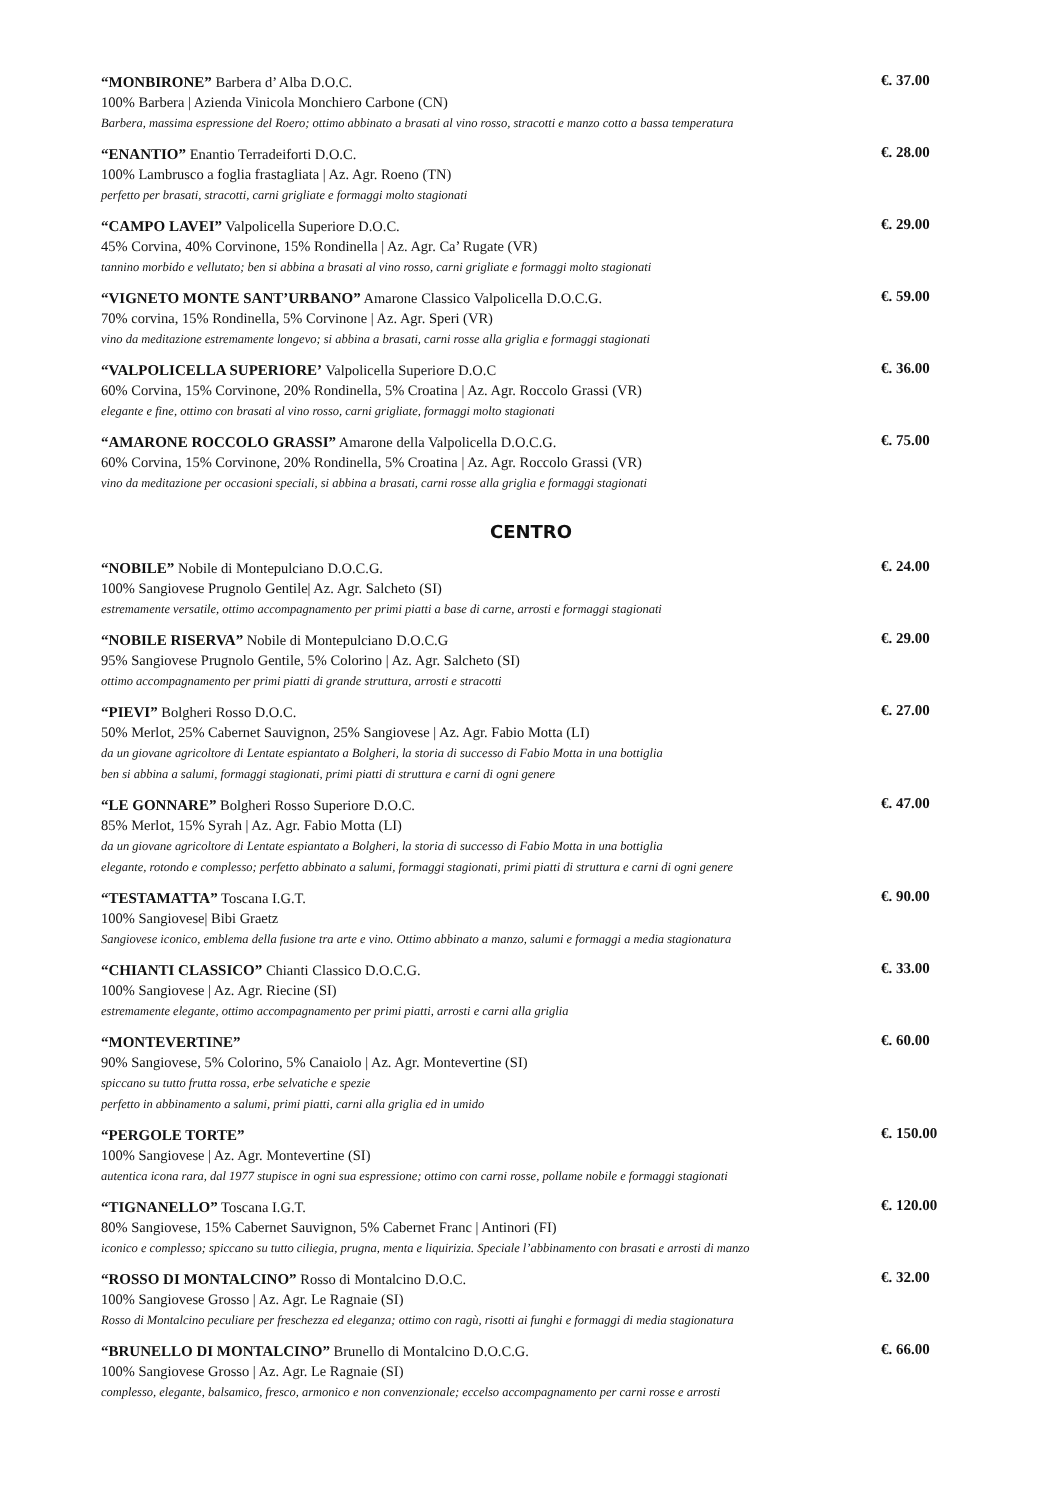“MONBIRONE” Barbera d’ Alba D.O.C.
100% Barbera | Azienda Vinicola Monchiero Carbone (CN)
Barbera, massima espressione del Roero; ottimo abbinato a brasati al vino rosso, stracotti e manzo cotto a bassa temperatura
€. 37.00
“ENANTIO” Enantio Terradeiforti D.O.C.
100% Lambrusco a foglia frastagliata | Az. Agr. Roeno (TN)
perfetto per brasati, stracotti, carni grigliate e formaggi molto stagionati
€. 28.00
“CAMPO LAVEI” Valpolicella Superiore D.O.C.
45% Corvina, 40% Corvinone, 15% Rondinella | Az. Agr. Ca’ Rugate (VR)
tannino morbido e vellutato; ben si abbina a brasati al vino rosso, carni grigliate e formaggi molto stagionati
€. 29.00
“VIGNETO MONTE SANT’URBANO” Amarone Classico Valpolicella D.O.C.G.
70% corvina, 15% Rondinella, 5% Corvinone | Az. Agr. Speri (VR)
vino da meditazione estremamente longevo; si abbina a brasati, carni rosse alla griglia e formaggi stagionati
€. 59.00
“VALPOLICELLA SUPERIORE’ Valpolicella Superiore D.O.C
60% Corvina, 15% Corvinone, 20% Rondinella, 5% Croatina | Az. Agr. Roccolo Grassi (VR)
elegante e fine, ottimo con brasati al vino rosso, carni grigliate, formaggi molto stagionati
€. 36.00
“AMARONE ROCCOLO GRASSI” Amarone della Valpolicella D.O.C.G.
60% Corvina, 15% Corvinone, 20% Rondinella, 5% Croatina | Az. Agr. Roccolo Grassi (VR)
vino da meditazione per occasioni speciali, si abbina a brasati, carni rosse alla griglia e formaggi stagionati
€. 75.00
CENTRO
“NOBILE” Nobile di Montepulciano D.O.C.G.
100% Sangiovese Prugnolo Gentile| Az. Agr. Salcheto (SI)
estremamente versatile, ottimo accompagnamento per primi piatti a base di carne, arrosti e formaggi stagionati
€. 24.00
“NOBILE RISERVA” Nobile di Montepulciano D.O.C.G
95% Sangiovese Prugnolo Gentile, 5% Colorino | Az. Agr. Salcheto (SI)
ottimo accompagnamento per primi piatti di grande struttura, arrosti e stracotti
€. 29.00
“PIEVI” Bolgheri Rosso D.O.C.
50% Merlot, 25% Cabernet Sauvignon, 25% Sangiovese | Az. Agr. Fabio Motta (LI)
da un giovane agricoltore di Lentate espiantato a Bolgheri, la storia di successo di Fabio Motta in una bottiglia
ben si abbina a salumi, formaggi stagionati, primi piatti di struttura e carni di ogni genere
€. 27.00
“LE GONNARE” Bolgheri Rosso Superiore D.O.C.
85% Merlot, 15% Syrah | Az. Agr. Fabio Motta (LI)
da un giovane agricoltore di Lentate espiantato a Bolgheri, la storia di successo di Fabio Motta in una bottiglia
elegante, rotondo e complesso; perfetto abbinato a salumi, formaggi stagionati, primi piatti di struttura e carni di ogni genere
€. 47.00
“TESTAMATTA” Toscana I.G.T.
100% Sangiovese| Bibi Graetz
Sangiovese iconico, emblema della fusione tra arte e vino. Ottimo abbinato a manzo, salumi e formaggi a media stagionatura
€. 90.00
“CHIANTI CLASSICO” Chianti Classico D.O.C.G.
100% Sangiovese | Az. Agr. Riecine (SI)
estremamente elegante, ottimo accompagnamento per primi piatti, arrosti e carni alla griglia
€. 33.00
“MONTEVERTINE”
90% Sangiovese, 5% Colorino, 5% Canaiolo | Az. Agr. Montevertine (SI)
spiccano su tutto frutta rossa, erbe selvatiche e spezie
perfetto in abbinamento a salumi, primi piatti, carni alla griglia ed in umido
€. 60.00
“PERGOLE TORTE”
100% Sangiovese | Az. Agr. Montevertine (SI)
autentica icona rara, dal 1977 stupisce in ogni sua espressione; ottimo con carni rosse, pollame nobile e formaggi stagionati
€. 150.00
“TIGNANELLO” Toscana I.G.T.
80% Sangiovese, 15% Cabernet Sauvignon, 5% Cabernet Franc | Antinori (FI)
iconico e complesso; spiccano su tutto ciliegia, prugna, menta e liquirizia. Speciale l’abbinamento con brasati e arrosti di manzo
€. 120.00
“ROSSO DI MONTALCINO” Rosso di Montalcino D.O.C.
100% Sangiovese Grosso | Az. Agr. Le Ragnaie (SI)
Rosso di Montalcino peculiare per freschezza ed eleganza; ottimo con ragù, risotti ai funghi e formaggi di media stagionatura
€. 32.00
“BRUNELLO DI MONTALCINO” Brunello di Montalcino D.O.C.G.
100% Sangiovese Grosso | Az. Agr. Le Ragnaie (SI)
complesso, elegante, balsamico, fresco, armonico e non convenzionale; eccelso accompagnamento per carni rosse e arrosti
€. 66.00